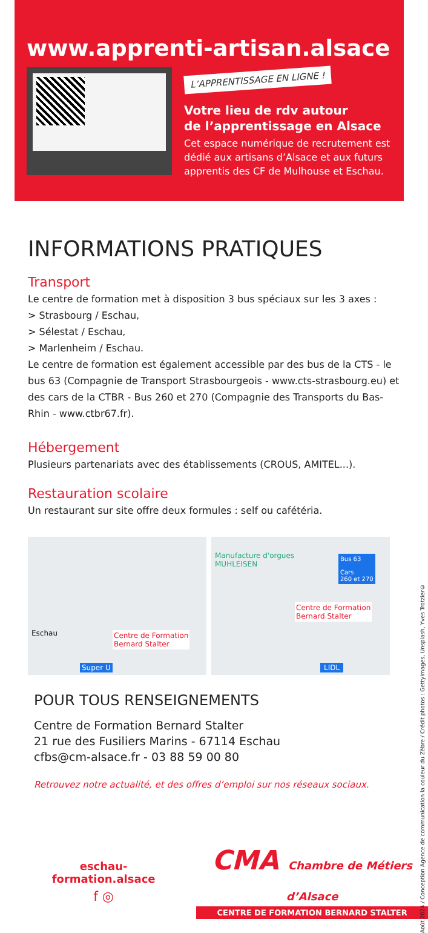www.apprenti-artisan.alsace
L’APPRENTISSAGE EN LIGNE !
Votre lieu de rdv autour
de l’apprentissage en Alsace
Cet espace numérique de recrutement est dédié aux artisans d’Alsace et aux futurs apprentis des CF de Mulhouse et Eschau.
INFORMATIONS PRATIQUES
Transport
Le centre de formation met à disposition 3 bus spéciaux sur les 3 axes :
> Strasbourg / Eschau,
> Sélestat / Eschau,
> Marlenheim / Eschau.
Le centre de formation est également accessible par des bus de la CTS - le bus 63 (Compagnie de Transport Strasbourgeois - www.cts-strasbourg.eu) et des cars de la CTBR - Bus 260 et 270 (Compagnie des Transports du Bas-Rhin - www.ctbr67.fr).
Hébergement
Plusieurs partenariats avec des établissements (CROUS, AMITEL...).
Restauration scolaire
Un restaurant sur site offre deux formules : self ou cafétéria.
Eschau Centre de Formation
Bernard Stalter
Super U
Manufacture d'orgues
MUHLEISEN
Bus 63
Cars
260 et 270
Centre de Formation
Bernard Stalter
LIDL
POUR TOUS RENSEIGNEMENTS
Centre de Formation Bernard Stalter
21 rue des Fusiliers Marins - 67114 Eschau
cfbs@cm-alsace.fr - 03 88 59 00 80
Retrouvez notre actualité, et des offres d’emploi sur nos réseaux sociaux.
eschau-formation.alsace
f ◎
CMA Chambre de Métiers d’Alsace
CENTRE DE FORMATION BERNARD STALTER
Août 2024 / Conception Agence de communication la couleur du Zèbre / Crédit photos : GettyImages, Unsplash, Yves Trotzier©